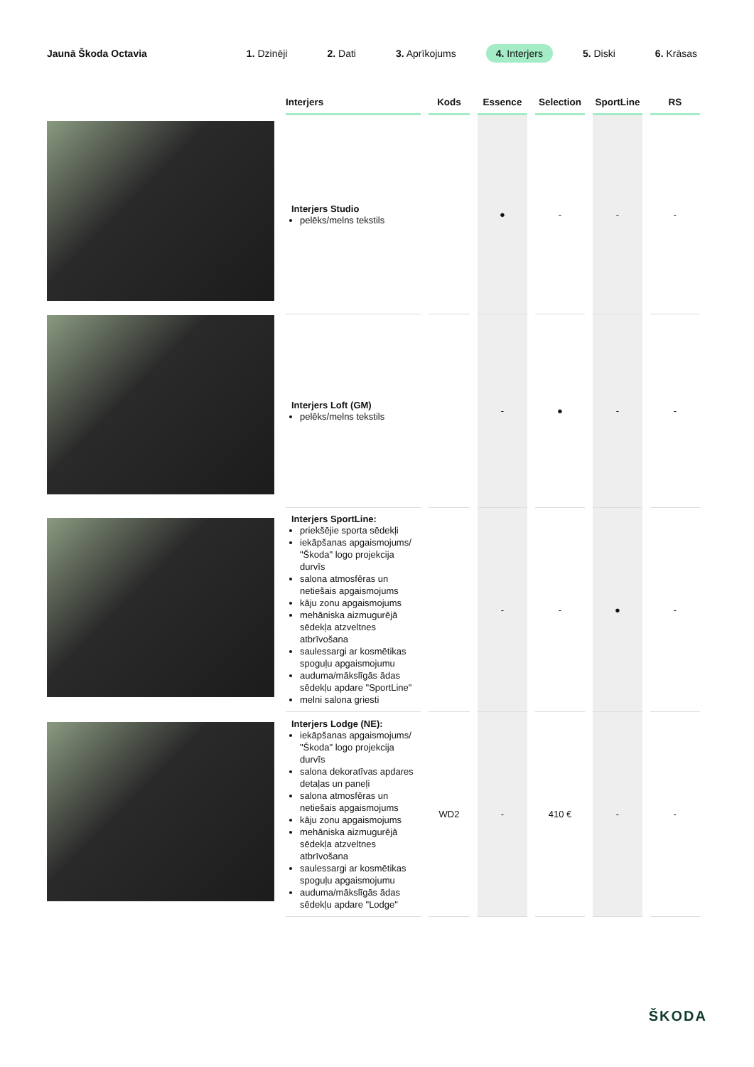Jaunā Škoda Octavia
1. Dzinēji 2. Dati 3. Aprīkojums 4. Interjers 5. Diski 6. Krāsas
| Interjers | Kods | Essence | Selection | SportLine | RS |
| --- | --- | --- | --- | --- | --- |
| Interjers Studio pelēks/melns tekstils | | ● | - | - | - |
| Interjers Loft (GM) pelēks/melns tekstils | | - | ● | - | - |
| Interjers SportLine: priekšējie sporta sēdekļi iekāpšanas apgaismojums/ "Škoda" logo projekcija durvīs salona atmosfēras un netiešais apgaismojums kāju zonu apgaismojums mehāniska aizmugurējā sēdekļa atzveltnes atbrīvošana saulessargi ar kosmētikas spoguļu apgaismojumu auduma/mākslīgās ādas sēdekļu apdare "SportLine" melni salona griesti | | - | - | ● | - |
| Interjers Lodge (NE): iekāpšanas apgaismojums/ "Škoda" logo projekcija durvīs salona dekoratīvas apdares detaļas un paneļi salona atmosfēras un netiešais apgaismojums kāju zonu apgaismojums mehāniska aizmugurējā sēdekļa atzveltnes atbrīvošana saulessargi ar kosmētikas spoguļu apgaismojumu auduma/mākslīgās ādas sēdekļu apdare "Lodge" | WD2 | - | 410 € | - | - |
ŠKODA